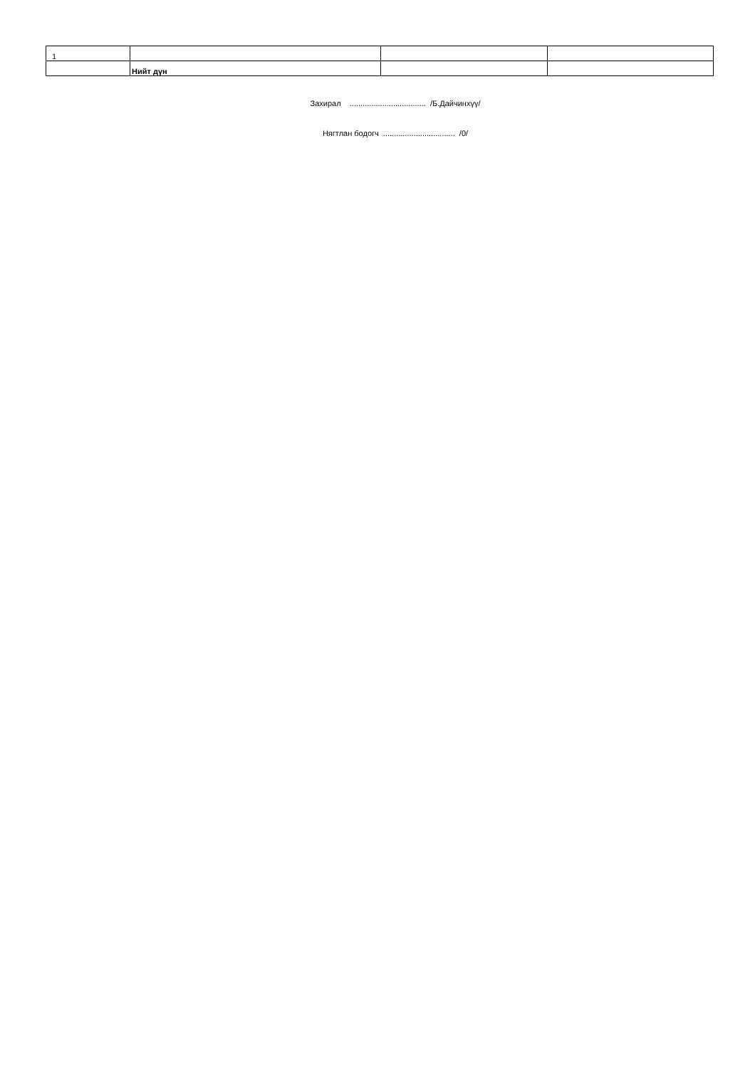| 1 | | | |
| | Нийт дүн | | |
Захирал ................................... /Б.Дайчинхүү/
Нягтлан бодогч ................................. /0/